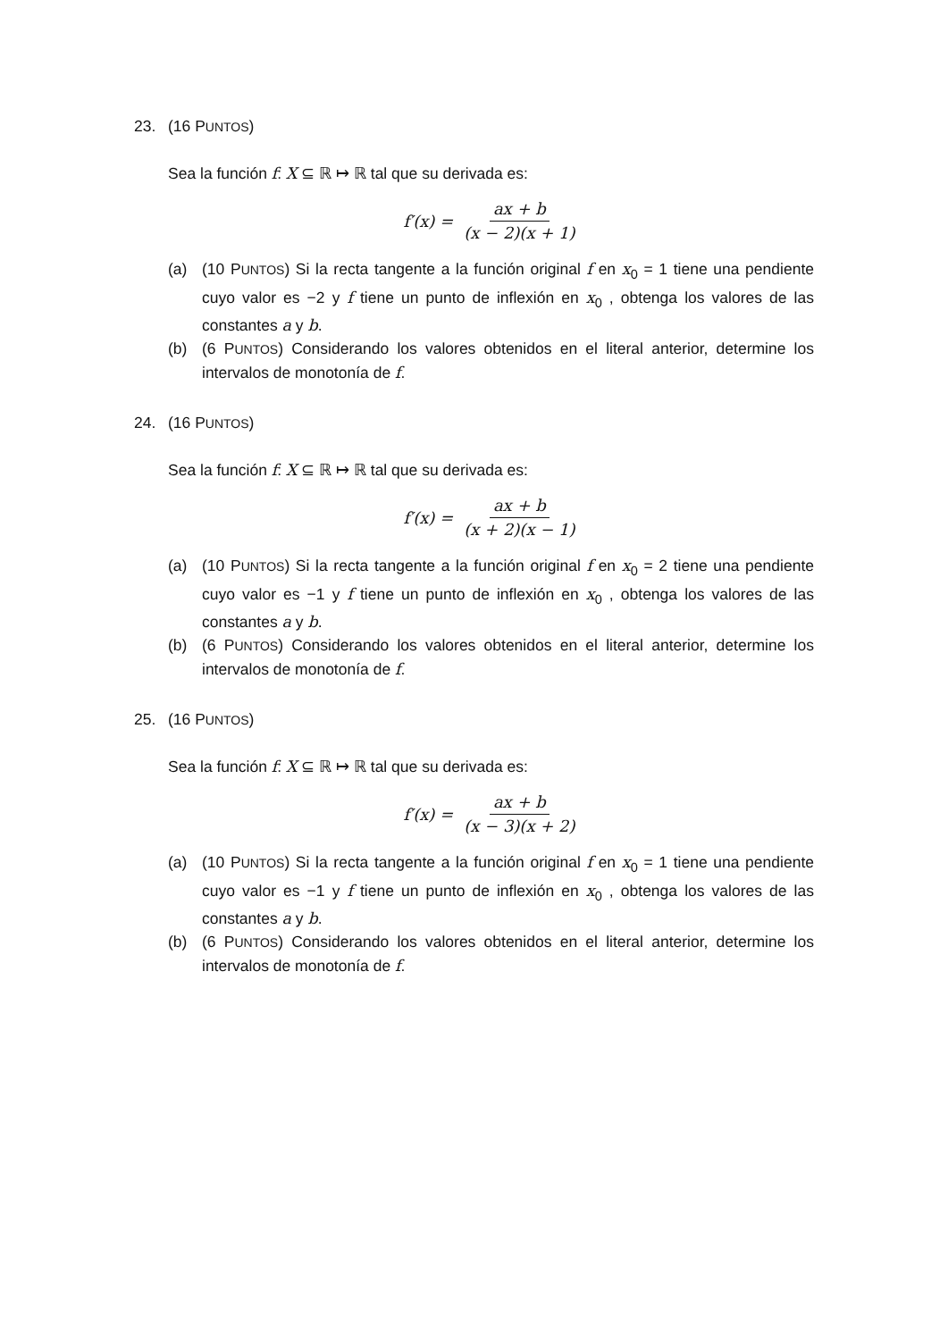23. (16 PUNTOS)
Sea la función f: X ⊆ ℝ ↦ ℝ tal que su derivada es:
f′(x) = ax + b (x − 2)(x + 1)
(a) (10 PUNTOS) Si la recta tangente a la función original f en x<sub>0</sub> = 1 tiene una pendiente cuyo valor es −2 y f tiene un punto de inflexión en x<sub>0</sub> , obtenga los valores de las constantes a y b.
(b) (6 PUNTOS) Considerando los valores obtenidos en el literal anterior, determine los intervalos de monotonía de f.
24. (16 PUNTOS)
Sea la función f: X ⊆ ℝ ↦ ℝ tal que su derivada es:
f′(x) = ax + b (x + 2)(x − 1)
(a) (10 PUNTOS) Si la recta tangente a la función original f en x<sub>0</sub> = 2 tiene una pendiente cuyo valor es −1 y f tiene un punto de inflexión en x<sub>0</sub> , obtenga los valores de las constantes a y b.
(b) (6 PUNTOS) Considerando los valores obtenidos en el literal anterior, determine los intervalos de monotonía de f.
25. (16 PUNTOS)
Sea la función f: X ⊆ ℝ ↦ ℝ tal que su derivada es:
f′(x) = ax + b (x − 3)(x + 2)
(a) (10 PUNTOS) Si la recta tangente a la función original f en x<sub>0</sub> = 1 tiene una pendiente cuyo valor es −1 y f tiene un punto de inflexión en x<sub>0</sub> , obtenga los valores de las constantes a y b.
(b) (6 PUNTOS) Considerando los valores obtenidos en el literal anterior, determine los intervalos de monotonía de f.